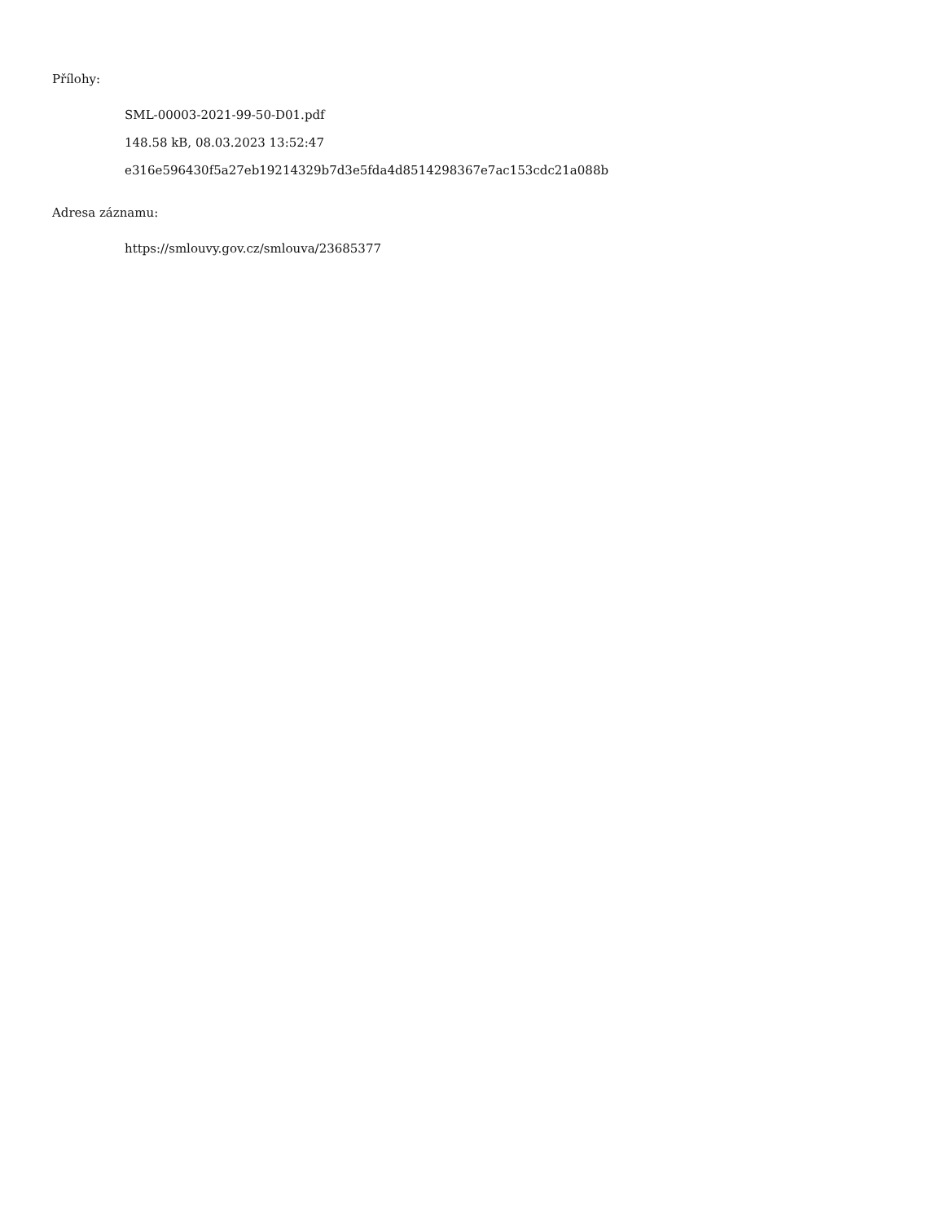Přílohy:
SML-00003-2021-99-50-D01.pdf
148.58 kB, 08.03.2023 13:52:47
e316e596430f5a27eb19214329b7d3e5fda4d8514298367e7ac153cdc21a088b
Adresa záznamu:
https://smlouvy.gov.cz/smlouva/23685377